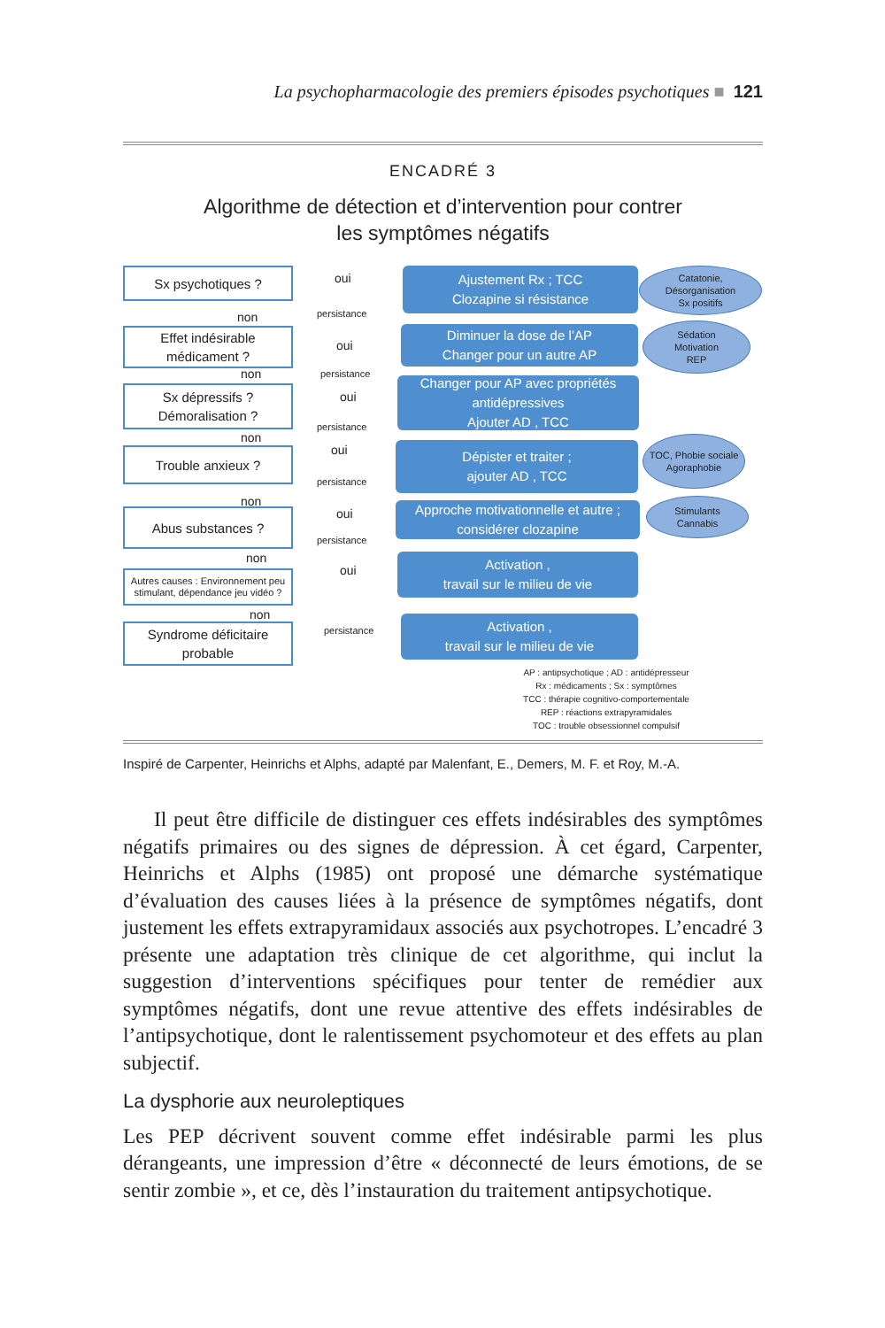La psychopharmacologie des premiers épisodes psychotiques ■ 121
ENCADRÉ 3
Algorithme de détection et d’intervention pour contrer
les symptômes négatifs
Sx psychotiques ?
Effet indésirable médicament ?
Sx dépressifs ? Démoralisation ?
Trouble anxieux ?
Abus substances ?
Autres causes : Environnement peu stimulant, dépendance jeu vidéo ?
Syndrome déficitaire probable
oui
non persistance
oui
non persistance
oui
non
persistance
oui
non
persistance
oui
non
persistance
oui
non
persistance
Ajustement Rx ; TCC
Clozapine si résistance
Diminuer la dose de l’AP
Changer pour un autre AP
Changer pour AP avec propriétés antidépressives
Ajouter AD , TCC
Dépister et traiter ;
ajouter AD , TCC
Approche motivationnelle et autre ; considérer clozapine
Activation ,
travail sur le milieu de vie
Activation ,
travail sur le milieu de vie
Catatonie,
Désorganisation
Sx positifs
Sédation
Motivation
REP
TOC, Phobie sociale
Agoraphobie
Stimulants
Cannabis
AP : antipsychotique ; AD : antidépresseur
Rx : médicaments ; Sx : symptômes
TCC : thérapie cognitivo-comportementale
REP : réactions extrapyramidales
TOC : trouble obsessionnel compulsif
Inspiré de Carpenter, Heinrichs et Alphs, adapté par Malenfant, E., Demers, M. F. et Roy, M.-A.
Il peut être difficile de distinguer ces effets indésirables des symptômes négatifs primaires ou des signes de dépression. À cet égard, Carpenter, Heinrichs et Alphs (1985) ont proposé une démarche systématique d’évaluation des causes liées à la présence de symptômes négatifs, dont justement les effets extrapyramidaux associés aux psychotropes. L’encadré 3 présente une adaptation très clinique de cet algorithme, qui inclut la suggestion d’interventions spécifiques pour tenter de remédier aux symptômes négatifs, dont une revue attentive des effets indésirables de l’antipsychotique, dont le ralentissement psychomoteur et des effets au plan subjectif.
La dysphorie aux neuroleptiques
Les PEP décrivent souvent comme effet indésirable parmi les plus dérangeants, une impression d’être « déconnecté de leurs émotions, de se sentir zombie », et ce, dès l’instauration du traitement antipsychotique.